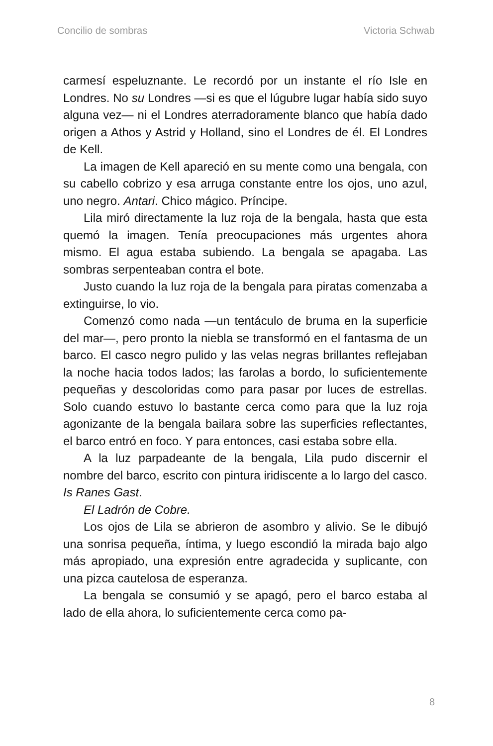Concilio de sombras Victoria Schwab
carmesí espeluznante. Le recordó por un instante el río Isle en Londres. No su Londres —si es que el lúgubre lugar había sido suyo alguna vez— ni el Londres aterradoramente blanco que había dado origen a Athos y Astrid y Holland, sino el Londres de él. El Londres de Kell.
La imagen de Kell apareció en su mente como una bengala, con su cabello cobrizo y esa arruga constante entre los ojos, uno azul, uno negro. Antari. Chico mágico. Príncipe.
Lila miró directamente la luz roja de la bengala, hasta que esta quemó la imagen. Tenía preocupaciones más urgentes ahora mismo. El agua estaba subiendo. La bengala se apagaba. Las sombras serpenteaban contra el bote.
Justo cuando la luz roja de la bengala para piratas comenzaba a extinguirse, lo vio.
Comenzó como nada —un tentáculo de bruma en la superficie del mar—, pero pronto la niebla se transformó en el fantasma de un barco. El casco negro pulido y las velas negras brillantes reflejaban la noche hacia todos lados; las farolas a bordo, lo suficientemente pequeñas y descoloridas como para pasar por luces de estrellas. Solo cuando estuvo lo bastante cerca como para que la luz roja agonizante de la bengala bailara sobre las superficies reflectantes, el barco entró en foco. Y para entonces, casi estaba sobre ella.
A la luz parpadeante de la bengala, Lila pudo discernir el nombre del barco, escrito con pintura iridiscente a lo largo del casco. Is Ranes Gast.
El Ladrón de Cobre.
Los ojos de Lila se abrieron de asombro y alivio. Se le dibujó una sonrisa pequeña, íntima, y luego escondió la mirada bajo algo más apropiado, una expresión entre agradecida y suplicante, con una pizca cautelosa de esperanza.
La bengala se consumió y se apagó, pero el barco estaba al lado de ella ahora, lo suficientemente cerca como pa-
8